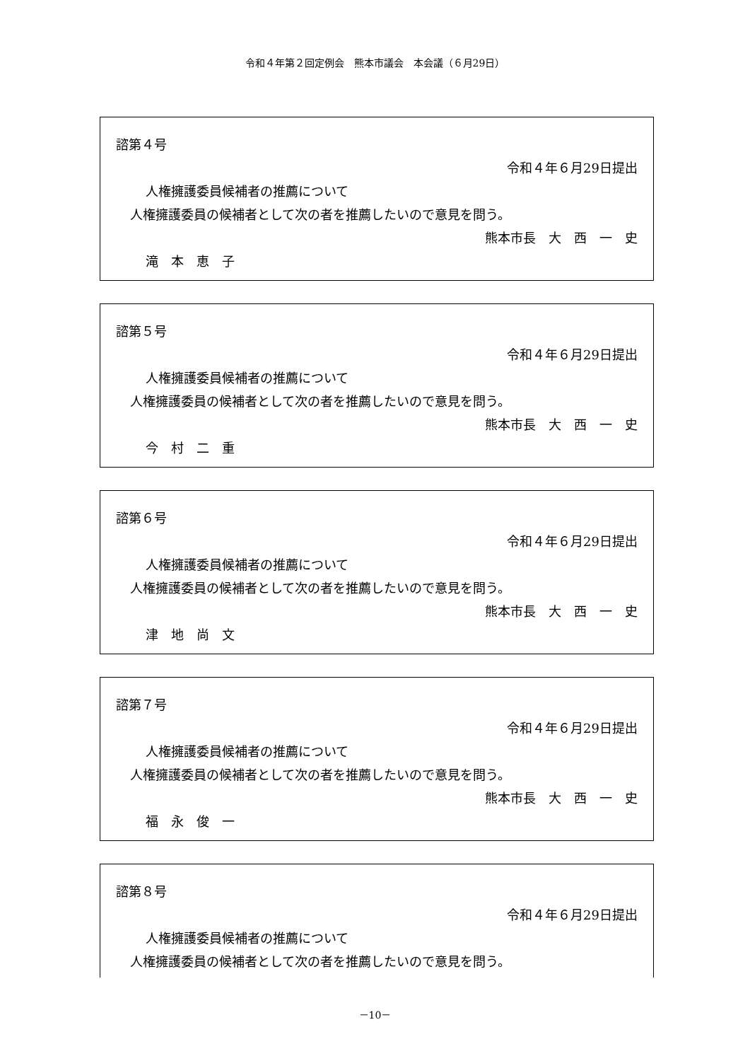令和４年第２回定例会　熊本市議会　本会議（６月29日）
諮第４号
令和４年６月29日提出
人権擁護委員候補者の推薦について
人権擁護委員の候補者として次の者を推薦したいので意見を問う。
熊本市長　大　西　一　史
滝　本　恵　子
諮第５号
令和４年６月29日提出
人権擁護委員候補者の推薦について
人権擁護委員の候補者として次の者を推薦したいので意見を問う。
熊本市長　大　西　一　史
今　村　二　重
諮第６号
令和４年６月29日提出
人権擁護委員候補者の推薦について
人権擁護委員の候補者として次の者を推薦したいので意見を問う。
熊本市長　大　西　一　史
津　地　尚　文
諮第７号
令和４年６月29日提出
人権擁護委員候補者の推薦について
人権擁護委員の候補者として次の者を推薦したいので意見を問う。
熊本市長　大　西　一　史
福　永　俊　一
諮第８号
令和４年６月29日提出
人権擁護委員候補者の推薦について
人権擁護委員の候補者として次の者を推薦したいので意見を問う。
－10－